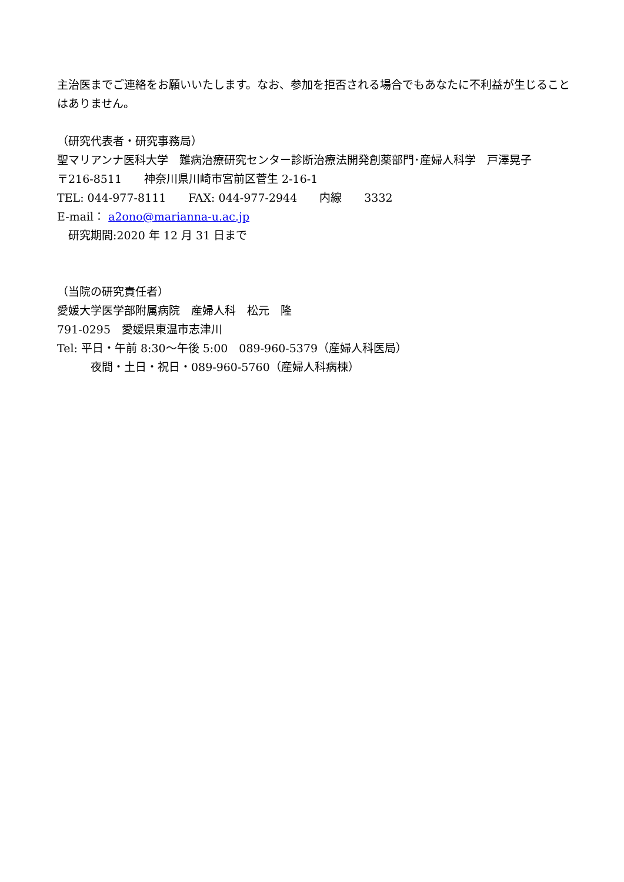主治医までご連絡をお願いいたします。なお、参加を拒否される場合でもあなたに不利益が生じることはありません。
（研究代表者・研究事務局）
聖マリアンナ医科大学　難病治療研究センター診断治療法開発創薬部門･産婦人科学　戸澤晃子
〒216-8511　　神奈川県川崎市宮前区菅生 2-16-1
TEL: 044-977-8111　　FAX: 044-977-2944　　内線　　3332
E-mail： a2ono@marianna-u.ac.jp
　研究期間:2020 年 12 月 31 日まで
（当院の研究責任者）
愛媛大学医学部附属病院　産婦人科　松元　隆
791-0295　愛媛県東温市志津川
Tel: 平日・午前 8:30～午後 5:00　089-960-5379（産婦人科医局）
　　　夜間・土日・祝日・089-960-5760（産婦人科病棟）